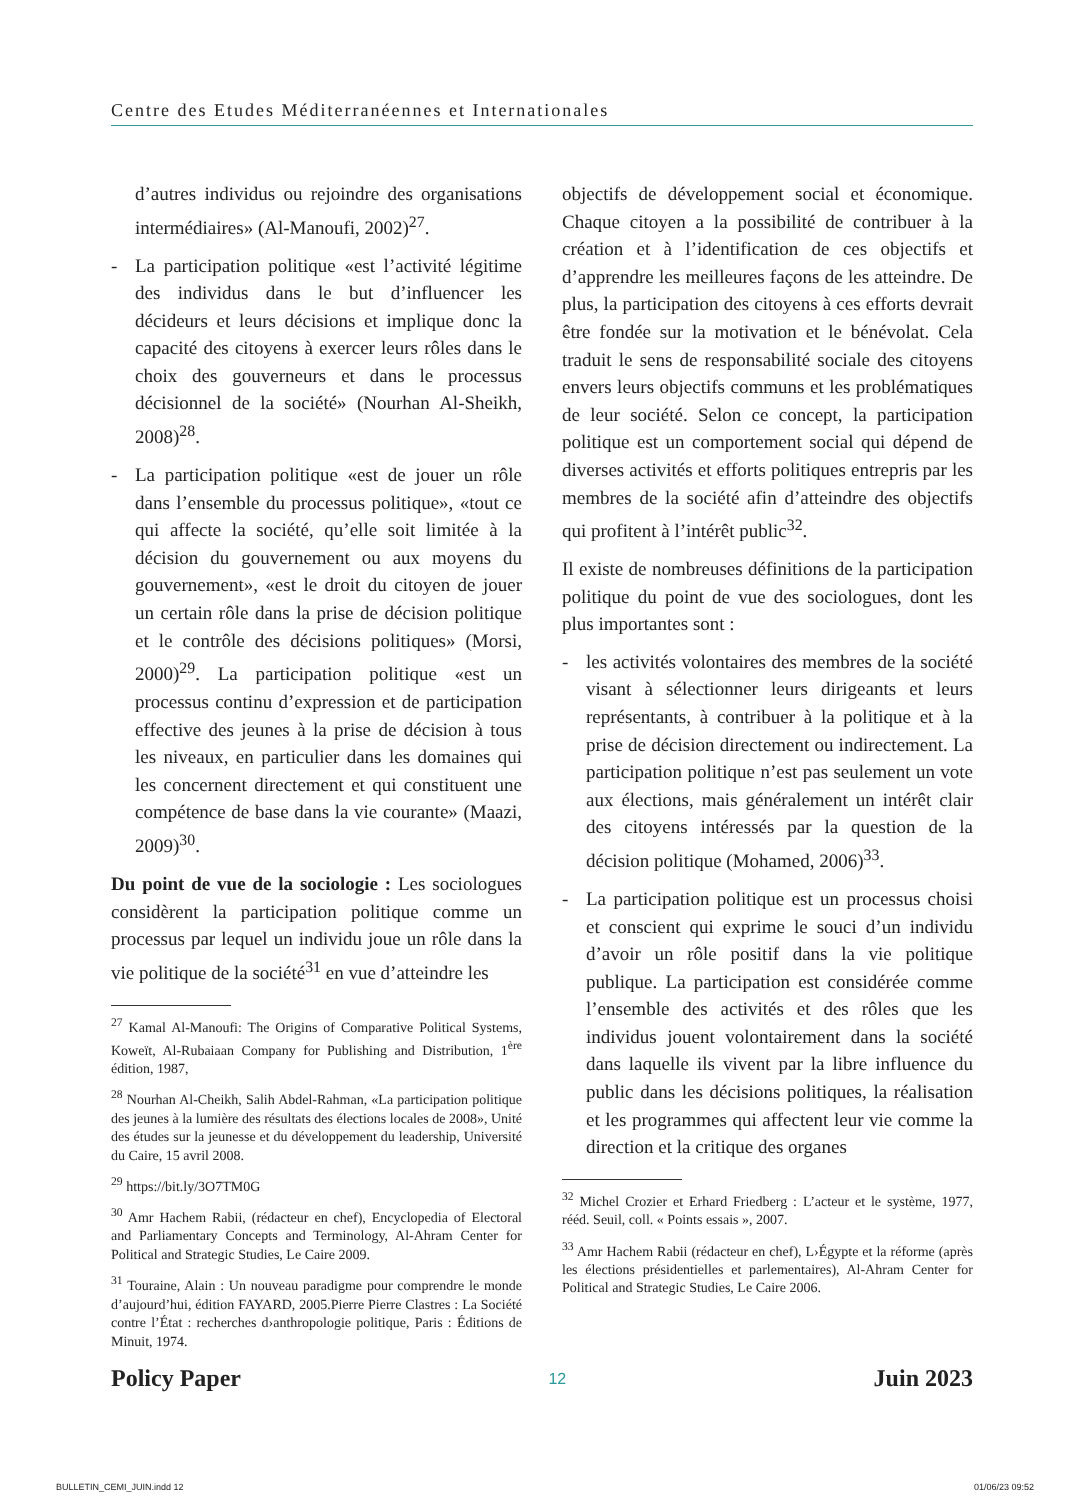Centre des Etudes Méditerranéennes et Internationales
d’autres individus ou rejoindre des organisations intermédiaires» (Al-Manoufi, 2002)<sup>27</sup>.
- La participation politique «est l’activité légitime des individus dans le but d’influencer les décideurs et leurs décisions et implique donc la capacité des citoyens à exercer leurs rôles dans le choix des gouverneurs et dans le processus décisionnel de la société» (Nourhan Al-Sheikh, 2008)<sup>28</sup>.
- La participation politique «est de jouer un rôle dans l’ensemble du processus politique», «tout ce qui affecte la société, qu’elle soit limitée à la décision du gouvernement ou aux moyens du gouvernement», «est le droit du citoyen de jouer un certain rôle dans la prise de décision politique et le contrôle des décisions politiques» (Morsi, 2000)<sup>29</sup>. La participation politique «est un processus continu d’expression et de participation effective des jeunes à la prise de décision à tous les niveaux, en particulier dans les domaines qui les concernent directement et qui constituent une compétence de base dans la vie courante» (Maazi, 2009)<sup>30</sup>.
Du point de vue de la sociologie : Les sociologues considèrent la participation politique comme un processus par lequel un individu joue un rôle dans la vie politique de la société<sup>31</sup> en vue d’atteindre les
<sup>27</sup> Kamal Al-Manoufi: The Origins of Comparative Political Systems, Koweït, Al-Rubaiaan Company for Publishing and Distribution, 1<sup>ère</sup> édition, 1987,
<sup>28</sup> Nourhan Al-Cheikh, Salih Abdel-Rahman, «La participation politique des jeunes à la lumière des résultats des élections locales de 2008», Unité des études sur la jeunesse et du développement du leadership, Université du Caire, 15 avril 2008.
<sup>29</sup> https://bit.ly/3O7TM0G
<sup>30</sup> Amr Hachem Rabii, (rédacteur en chef), Encyclopedia of Electoral and Parliamentary Concepts and Terminology, Al-Ahram Center for Political and Strategic Studies, Le Caire 2009.
<sup>31</sup> Touraine, Alain : Un nouveau paradigme pour comprendre le monde d’aujourd’hui, édition FAYARD, 2005.Pierre Pierre Clastres : La Société contre l’État : recherches d›anthropologie politique, Paris : Éditions de Minuit, 1974.
objectifs de développement social et économique. Chaque citoyen a la possibilité de contribuer à la création et à l’identification de ces objectifs et d’apprendre les meilleures façons de les atteindre. De plus, la participation des citoyens à ces efforts devrait être fondée sur la motivation et le bénévolat. Cela traduit le sens de responsabilité sociale des citoyens envers leurs objectifs communs et les problématiques de leur société. Selon ce concept, la participation politique est un comportement social qui dépend de diverses activités et efforts politiques entrepris par les membres de la société afin d’atteindre des objectifs qui profitent à l’intérêt public<sup>32</sup>.
Il existe de nombreuses définitions de la participation politique du point de vue des sociologues, dont les plus importantes sont :
- les activités volontaires des membres de la société visant à sélectionner leurs dirigeants et leurs représentants, à contribuer à la politique et à la prise de décision directement ou indirectement. La participation politique n’est pas seulement un vote aux élections, mais généralement un intérêt clair des citoyens intéressés par la question de la décision politique (Mohamed, 2006)<sup>33</sup>.
- La participation politique est un processus choisi et conscient qui exprime le souci d’un individu d’avoir un rôle positif dans la vie politique publique. La participation est considérée comme l’ensemble des activités et des rôles que les individus jouent volontairement dans la société dans laquelle ils vivent par la libre influence du public dans les décisions politiques, la réalisation et les programmes qui affectent leur vie comme la direction et la critique des organes
<sup>32</sup> Michel Crozier et Erhard Friedberg : L’acteur et le système, 1977, rééd. Seuil, coll. « Points essais », 2007.
<sup>33</sup> Amr Hachem Rabii (rédacteur en chef), L›Égypte et la réforme (après les élections présidentielles et parlementaires), Al-Ahram Center for Political and Strategic Studies, Le Caire 2006.
Policy Paper 12 Juin 2023
BULLETIN_CEMI_JUIN.indd 12 01/06/23 09:52